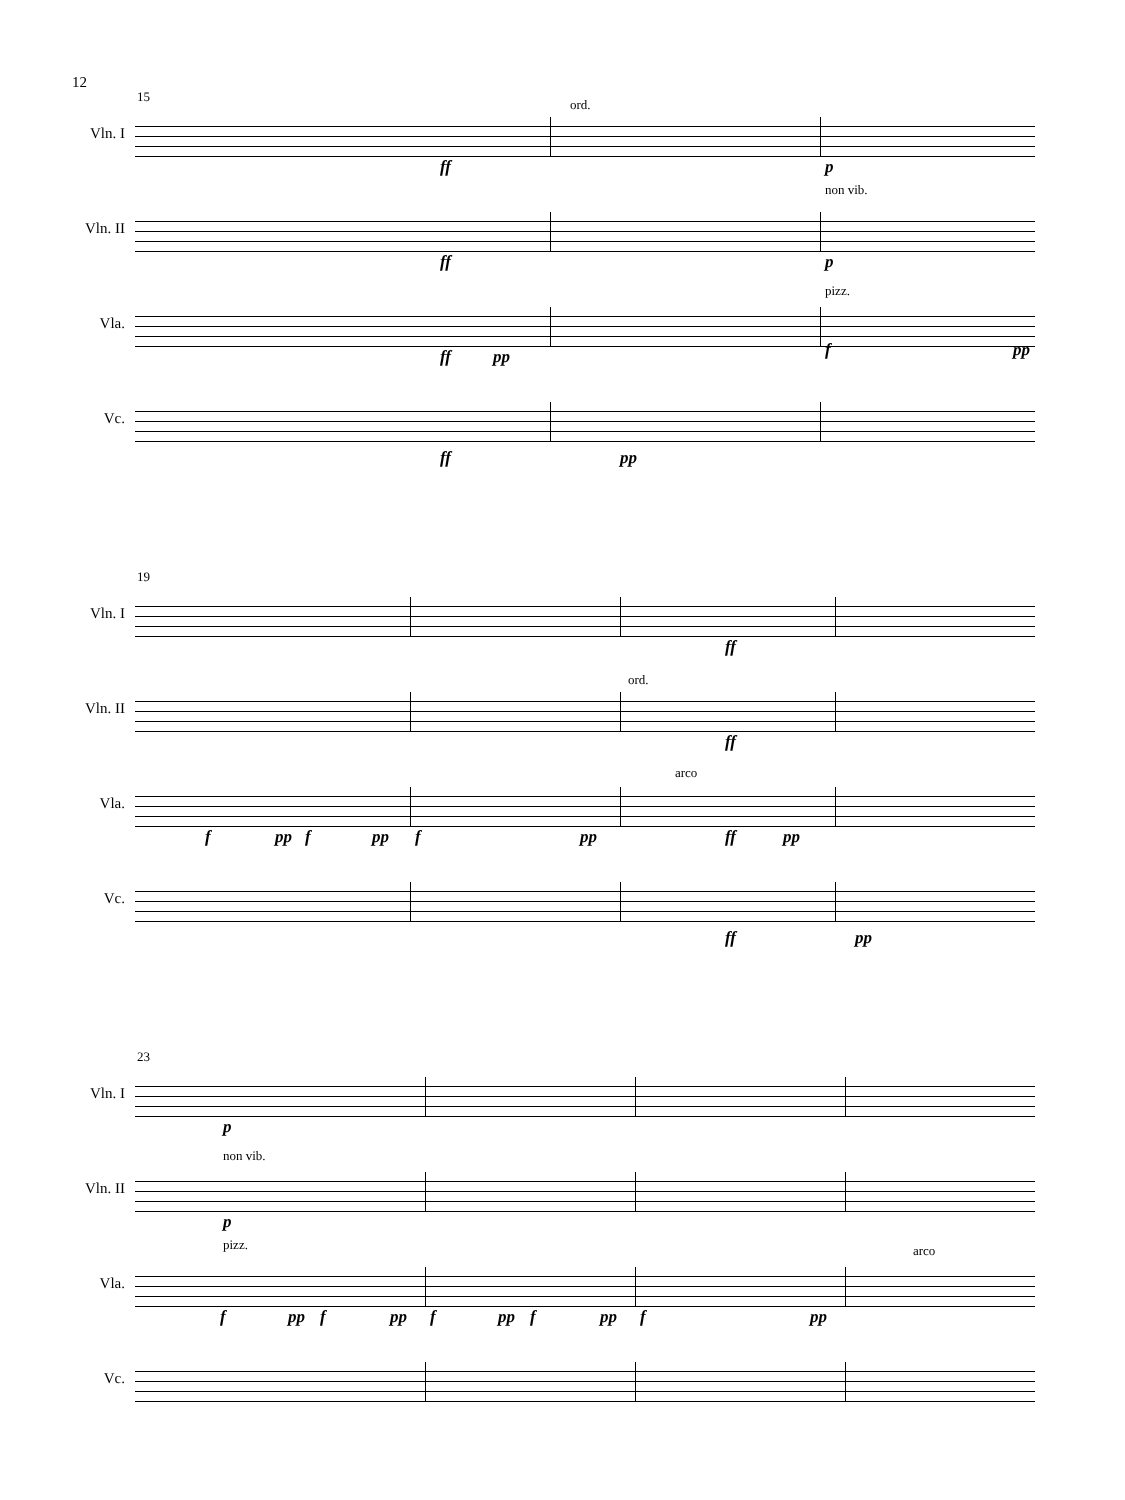12
15
Vln. I
ord.
ff p
Vln. II
non vib.
ff p
Vla.
pizz.
ff pp f pp
Vc.
ff pp
19
Vln. I
ff
Vln. II
ord.
ff
Vla.
arco
f pp f pp f pp ff pp
Vc.
ff pp
23
Vln. I
p
Vln. II
non vib.
p
Vla.
pizz. arco
f pp f pp f pp f pp f pp
Vc.